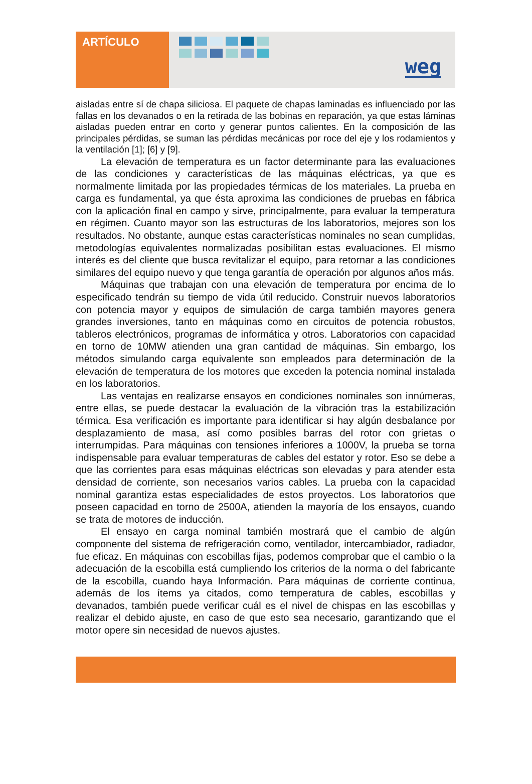ARTÍCULO
weg
aisladas entre sí de chapa siliciosa. El paquete de chapas laminadas es influenciado por las fallas en los devanados o en la retirada de las bobinas en reparación, ya que estas láminas aisladas pueden entrar en corto y generar puntos calientes. En la composición de las principales pérdidas, se suman las pérdidas mecánicas por roce del eje y los rodamientos y la ventilación [1]; [6] y [9].
La elevación de temperatura es un factor determinante para las evaluaciones de las condiciones y características de las máquinas eléctricas, ya que es normalmente limitada por las propiedades térmicas de los materiales. La prueba en carga es fundamental, ya que ésta aproxima las condiciones de pruebas en fábrica con la aplicación final en campo y sirve, principalmente, para evaluar la temperatura en régimen. Cuanto mayor son las estructuras de los laboratorios, mejores son los resultados. No obstante, aunque estas características nominales no sean cumplidas, metodologías equivalentes normalizadas posibilitan estas evaluaciones. El mismo interés es del cliente que busca revitalizar el equipo, para retornar a las condiciones similares del equipo nuevo y que tenga garantía de operación por algunos años más.
Máquinas que trabajan con una elevación de temperatura por encima de lo especificado tendrán su tiempo de vida útil reducido. Construir nuevos laboratorios con potencia mayor y equipos de simulación de carga también mayores genera grandes inversiones, tanto en máquinas como en circuitos de potencia robustos, tableros electrónicos, programas de informática y otros. Laboratorios con capacidad en torno de 10MW atienden una gran cantidad de máquinas. Sin embargo, los métodos simulando carga equivalente son empleados para determinación de la elevación de temperatura de los motores que exceden la potencia nominal instalada en los laboratorios.
Las ventajas en realizarse ensayos en condiciones nominales son innúmeras, entre ellas, se puede destacar la evaluación de la vibración tras la estabilización térmica. Esa verificación es importante para identificar si hay algún desbalance por desplazamiento de masa, así como posibles barras del rotor con grietas o interrumpidas. Para máquinas con tensiones inferiores a 1000V, la prueba se torna indispensable para evaluar temperaturas de cables del estator y rotor. Eso se debe a que las corrientes para esas máquinas eléctricas son elevadas y para atender esta densidad de corriente, son necesarios varios cables. La prueba con la capacidad nominal garantiza estas especialidades de estos proyectos. Los laboratorios que poseen capacidad en torno de 2500A, atienden la mayoría de los ensayos, cuando se trata de motores de inducción.
El ensayo en carga nominal también mostrará que el cambio de algún componente del sistema de refrigeración como, ventilador, intercambiador, radiador, fue eficaz. En máquinas con escobillas fijas, podemos comprobar que el cambio o la adecuación de la escobilla está cumpliendo los criterios de la norma o del fabricante de la escobilla, cuando haya Información. Para máquinas de corriente continua, además de los ítems ya citados, como temperatura de cables, escobillas y devanados, también puede verificar cuál es el nivel de chispas en las escobillas y realizar el debido ajuste, en caso de que esto sea necesario, garantizando que el motor opere sin necesidad de nuevos ajustes.